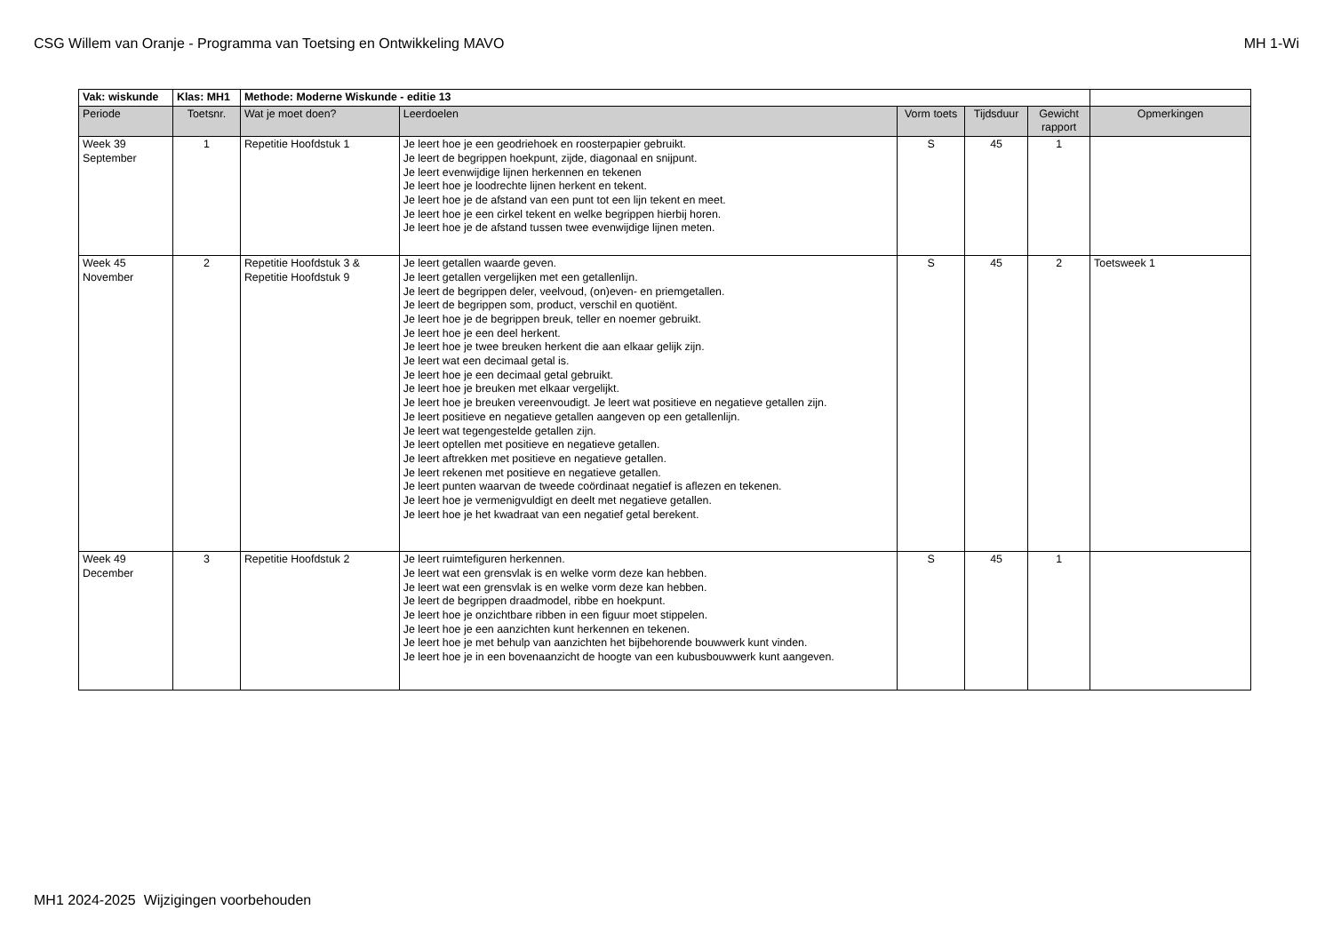CSG Willem van Oranje - Programma van Toetsing en Ontwikkeling MAVO MH 1-Wi
| Vak: wiskunde | Klas: MH1 | Methode: Moderne Wiskunde - editie 13 | | | | | |
| Periode | Toetsnr. | Wat je moet doen? | Leerdoelen | Vorm toets | Tijdsduur | Gewicht rapport | Opmerkingen |
| Week 39 September | 1 | Repetitie Hoofdstuk 1 | Je leert hoe je een geodriehoek en roosterpapier gebruikt. Je leert de begrippen hoekpunt, zijde, diagonaal en snijpunt. Je leert evenwijdige lijnen herkennen en tekenen Je leert hoe je loodrechte lijnen herkent en tekent. Je leert hoe je de afstand van een punt tot een lijn tekent en meet. Je leert hoe je een cirkel tekent en welke begrippen hierbij horen. Je leert hoe je de afstand tussen twee evenwijdige lijnen meten. | S | 45 | 1 | |
| Week 45 November | 2 | Repetitie Hoofdstuk 3 & Repetitie Hoofdstuk 9 | Je leert getallen waarde geven. Je leert getallen vergelijken met een getallenlijn. Je leert de begrippen deler, veelvoud, (on)even- en priemgetallen. Je leert de begrippen som, product, verschil en quotiënt. Je leert hoe je de begrippen breuk, teller en noemer gebruikt. Je leert hoe je een deel herkent. Je leert hoe je twee breuken herkent die aan elkaar gelijk zijn. Je leert wat een decimaal getal is. Je leert hoe je een decimaal getal gebruikt. Je leert hoe je breuken met elkaar vergelijkt. Je leert hoe je breuken vereenvoudigt. Je leert wat positieve en negatieve getallen zijn. Je leert positieve en negatieve getallen aangeven op een getallenlijn. Je leert wat tegengestelde getallen zijn. Je leert optellen met positieve en negatieve getallen. Je leert aftrekken met positieve en negatieve getallen. Je leert rekenen met positieve en negatieve getallen. Je leert punten waarvan de tweede coördinaat negatief is aflezen en tekenen. Je leert hoe je vermenigvuldigt en deelt met negatieve getallen. Je leert hoe je het kwadraat van een negatief getal berekent. | S | 45 | 2 | Toetsweek 1 |
| Week 49 December | 3 | Repetitie Hoofdstuk 2 | Je leert ruimtefiguren herkennen. Je leert wat een grensvlak is en welke vorm deze kan hebben. Je leert wat een grensvlak is en welke vorm deze kan hebben. Je leert de begrippen draadmodel, ribbe en hoekpunt. Je leert hoe je onzichtbare ribben in een figuur moet stippelen. Je leert hoe je een aanzichten kunt herkennen en tekenen. Je leert hoe je met behulp van aanzichten het bijbehorende bouwwerk kunt vinden. Je leert hoe je in een bovenaanzicht de hoogte van een kubusbouwwerk kunt aangeven. | S | 45 | 1 | |
MH1 2024-2025 Wijzigingen voorbehouden